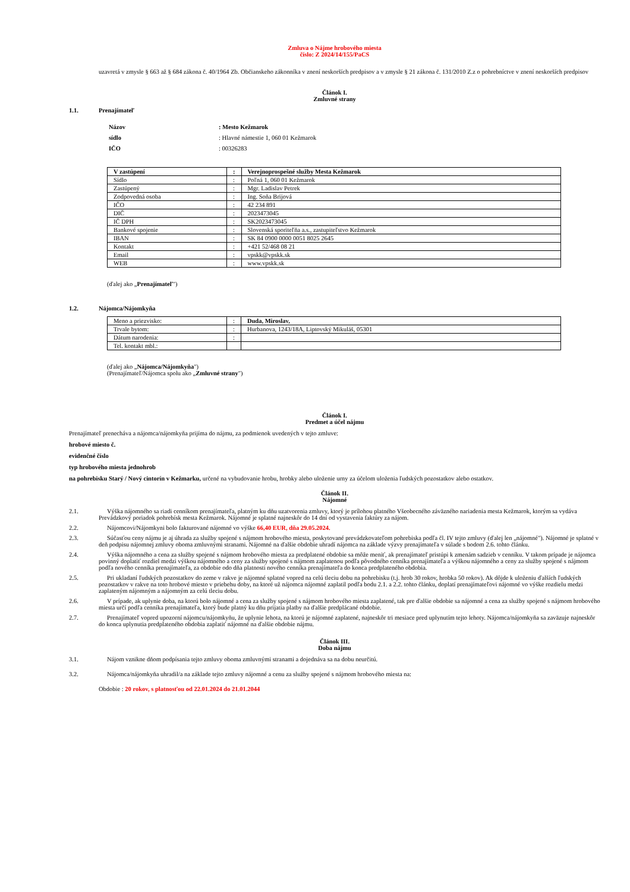Zmluva o Nájme hrobového miesta
číslo: Z 2024/14/155/PaCS
uzavretá v zmysle § 663 až § 684 zákona č. 40/1964 Zb. Občianskeho zákonníka v znení neskorších predpisov a v zmysle § 21 zákona č. 131/2010 Z.z o pohrebníctve v znení neskorších predpisov
Článok I.
Zmluvné strany
1.1. Prenajímateľ
Názov: Mesto Kežmarok
sídlo: Hlavné námestie 1, 060 01 Kežmarok
IČO: 00326283
| V zastúpení | : | Verejnoprospešné služby Mesta Kežmarok |
| Sídlo | : | Poľná 1, 060 01 Kežmarok |
| Zastúpený | : | Mgr. Ladislav Petrek |
| Zodpovedná osoba | : | Ing. Soňa Brijová |
| IČO | : | 42 234 891 |
| DIČ | : | 2023473045 |
| IČ DPH | : | SK2023473045 |
| Bankové spojenie | : | Slovenská sporiteľňa a.s., zastupiteľstvo Kežmarok |
| IBAN | : | SK 84 0900 0000 0051 8025 2645 |
| Kontakt | : | +421 52/468 08 21 |
| Email | : | vpskk@vpskk.sk |
| WEB | : | www.vpskk.sk |
(ďalej ako „Prenajímateľ")
1.2. Nájomca/Nájomkyňa
| Meno a priezvisko: | : | Duda, Miroslav, |
| Trvale bytom: | : | Hurbanova, 1243/18A, Liptovský Mikuláš, 05301 |
| Dátum narodenia: | : | |
| Tel. kontakt mbl.: | | |
(ďalej ako „Nájomca/Nájomkyňa")
(Prenajímateľ/Nájomca spolu ako „Zmluvné strany")
Článok I.
Predmet a účel nájmu
Prenajímateľ prenecháva a nájomca/nájomkyňa prijíma do nájmu, za podmienok uvedených v tejto zmluve:
hrobové miesto č.
evidenčné číslo
typ hrobového miesta jednohrob
na pohrebisku Starý / Nový cintorín v Kežmarku, určené na vybudovanie hrobu, hrobky alebo uloženie urny za účelom uloženia ľudských pozostatkov alebo ostatkov.
Článok II.
Nájomné
2.1. Výška nájomného sa riadi cenníkom prenajímateľa, platným ku dňu uzatvorenia zmluvy, ktorý je prílohou platného Všeobecného záväzného nariadenia mesta Kežmarok, ktorým sa vydáva Prevádzkový poriadok pohrebísk mesta Kežmarok. Nájomné je splatné najneskôr do 14 dní od vystavenia faktúry za nájom.
2.2. Nájomcovi/Nájomkyni bolo fakturované nájomné vo výške 66,40 EUR, dňa 29.05.2024.
2.3. Súčasťou ceny nájmu je aj úhrada za služby spojené s nájmom hrobového miesta, poskytované prevádzkovateľom pohrebiska podľa čl. IV tejto zmluvy (ďalej len „nájomné"). Nájomné je splatné v deň podpisu nájomnej zmluvy oboma zmluvnými stranami. Nájomné na ďalšie obdobie uhradí nájomca na základe výzvy prenajímateľa v súlade s bodom 2.6. tohto článku.
2.4. Výška nájomného a cena za služby spojené s nájmom hrobového miesta za predplatené obdobie sa môže meniť, ak prenajímateľ pristúpi k zmenám sadzieb v cenníku. V takom prípade je nájomca povinný doplatiť rozdiel medzi výškou nájomného a ceny za služby spojené s nájmom zaplatenou podľa pôvodného cenníka prenajímateľa a výškou nájomného a ceny za služby spojené s nájmom podľa nového cenníka prenajímateľa, za obdobie odo dňa platnosti nového cenníka prenajímateľa do konca predplateného obdobia.
2.5. Pri ukladaní ľudských pozostatkov do zeme v rakve je nájomné splatné vopred na celú tleciu dobu na pohrebisku (t.j. hrob 30 rokov, hrobka 50 rokov). Ak dôjde k uloženiu ďalších ľudských pozostatkov v rakve na toto hrobové miesto v priebehu doby, na ktoré už nájomca nájomné zaplatil podľa bodu 2.1. a 2.2. tohto článku, doplatí prenajímateľovi nájomné vo výške rozdielu medzi zaplateným nájomným a nájomným za celú tleciu dobu.
2.6. V prípade, ak uplynie doba, na ktorú bolo nájomné a cena za služby spojené s nájmom hrobového miesta zaplatené, tak pre ďalšie obdobie sa nájomné a cena za služby spojené s nájmom hrobového miesta určí podľa cenníka prenajímateľa, ktorý bude platný ku dňu prijatia platby na ďalšie predplácané obdobie.
2.7. Prenajímateľ vopred upozorní nájomcu/nájomkyňu, že uplynie lehota, na ktorú je nájomné zaplatené, najneskôr tri mesiace pred uplynutím tejto lehoty. Nájomca/nájomkyňa sa zaväzuje najneskôr do konca uplynutia predplateného obdobia zaplatiť nájomné na ďalšie obdobie nájmu.
Článok III.
Doba nájmu
3.1. Nájom vznikne dňom podpísania tejto zmluvy oboma zmluvnými stranami a dojednáva sa na dobu neurčitú.
3.2. Nájomca/nájomkyňa uhradil/a na základe tejto zmluvy nájomné a cenu za služby spojené s nájmom hrobového miesta na:
Obdobie : 20 rokov, s platnosťou od 22.01.2024 do 21.01.2044